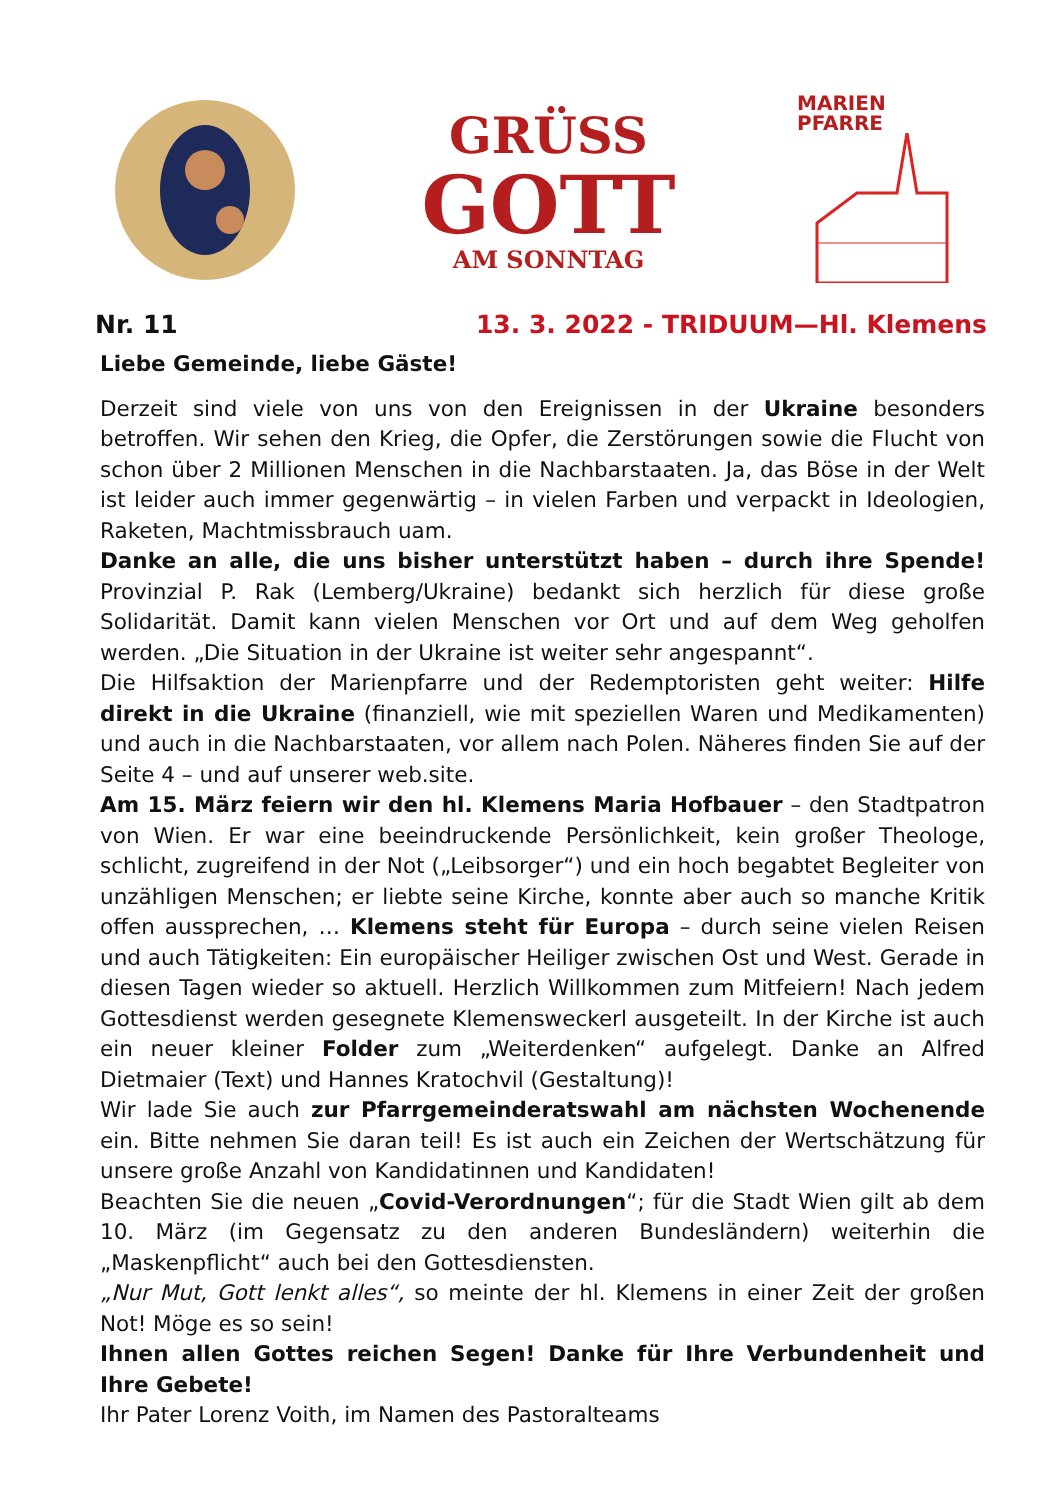GRÜSS
GOTT
AM SONNTAG
MARIEN
PFARRE
Nr. 11 13. 3. 2022 - TRIDUUM—Hl. Klemens
Liebe Gemeinde, liebe Gäste!
Derzeit sind viele von uns von den Ereignissen in der Ukraine besonders betroffen. Wir sehen den Krieg, die Opfer, die Zerstörungen sowie die Flucht von schon über 2 Millionen Menschen in die Nachbarstaaten. Ja, das Böse in der Welt ist leider auch immer gegenwärtig – in vielen Farben und verpackt in Ideologien, Raketen, Machtmissbrauch uam.
Danke an alle, die uns bisher unterstützt haben – durch ihre Spende! Provinzial P. Rak (Lemberg/Ukraine) bedankt sich herzlich für diese große Solidarität. Damit kann vielen Menschen vor Ort und auf dem Weg geholfen werden. „Die Situation in der Ukraine ist weiter sehr angespannt“.
Die Hilfsaktion der Marienpfarre und der Redemptoristen geht weiter: Hilfe direkt in die Ukraine (finanziell, wie mit speziellen Waren und Medikamenten) und auch in die Nachbarstaaten, vor allem nach Polen. Näheres finden Sie auf der Seite 4 – und auf unserer web.site.
Am 15. März feiern wir den hl. Klemens Maria Hofbauer – den Stadtpatron von Wien. Er war eine beeindruckende Persönlichkeit, kein großer Theologe, schlicht, zugreifend in der Not („Leibsorger“) und ein hoch begabtet Begleiter von unzähligen Menschen; er liebte seine Kirche, konnte aber auch so manche Kritik offen aussprechen, … Klemens steht für Europa – durch seine vielen Reisen und auch Tätigkeiten: Ein europäischer Heiliger zwischen Ost und West. Gerade in diesen Tagen wieder so aktuell. Herzlich Willkommen zum Mitfeiern! Nach jedem Gottesdienst werden gesegnete Klemensweckerl ausgeteilt. In der Kirche ist auch ein neuer kleiner Folder zum „Weiterdenken“ aufgelegt. Danke an Alfred Dietmaier (Text) und Hannes Kratochvil (Gestaltung)!
Wir lade Sie auch zur Pfarrgemeinderatswahl am nächsten Wochenende ein. Bitte nehmen Sie daran teil! Es ist auch ein Zeichen der Wertschätzung für unsere große Anzahl von Kandidatinnen und Kandidaten!
Beachten Sie die neuen „Covid-Verordnungen“; für die Stadt Wien gilt ab dem 10. März (im Gegensatz zu den anderen Bundesländern) weiterhin die „Maskenpflicht“ auch bei den Gottesdiensten.
„Nur Mut, Gott lenkt alles“, so meinte der hl. Klemens in einer Zeit der großen Not! Möge es so sein!
Ihnen allen Gottes reichen Segen! Danke für Ihre Verbundenheit und Ihre Gebete!
Ihr Pater Lorenz Voith, im Namen des Pastoralteams